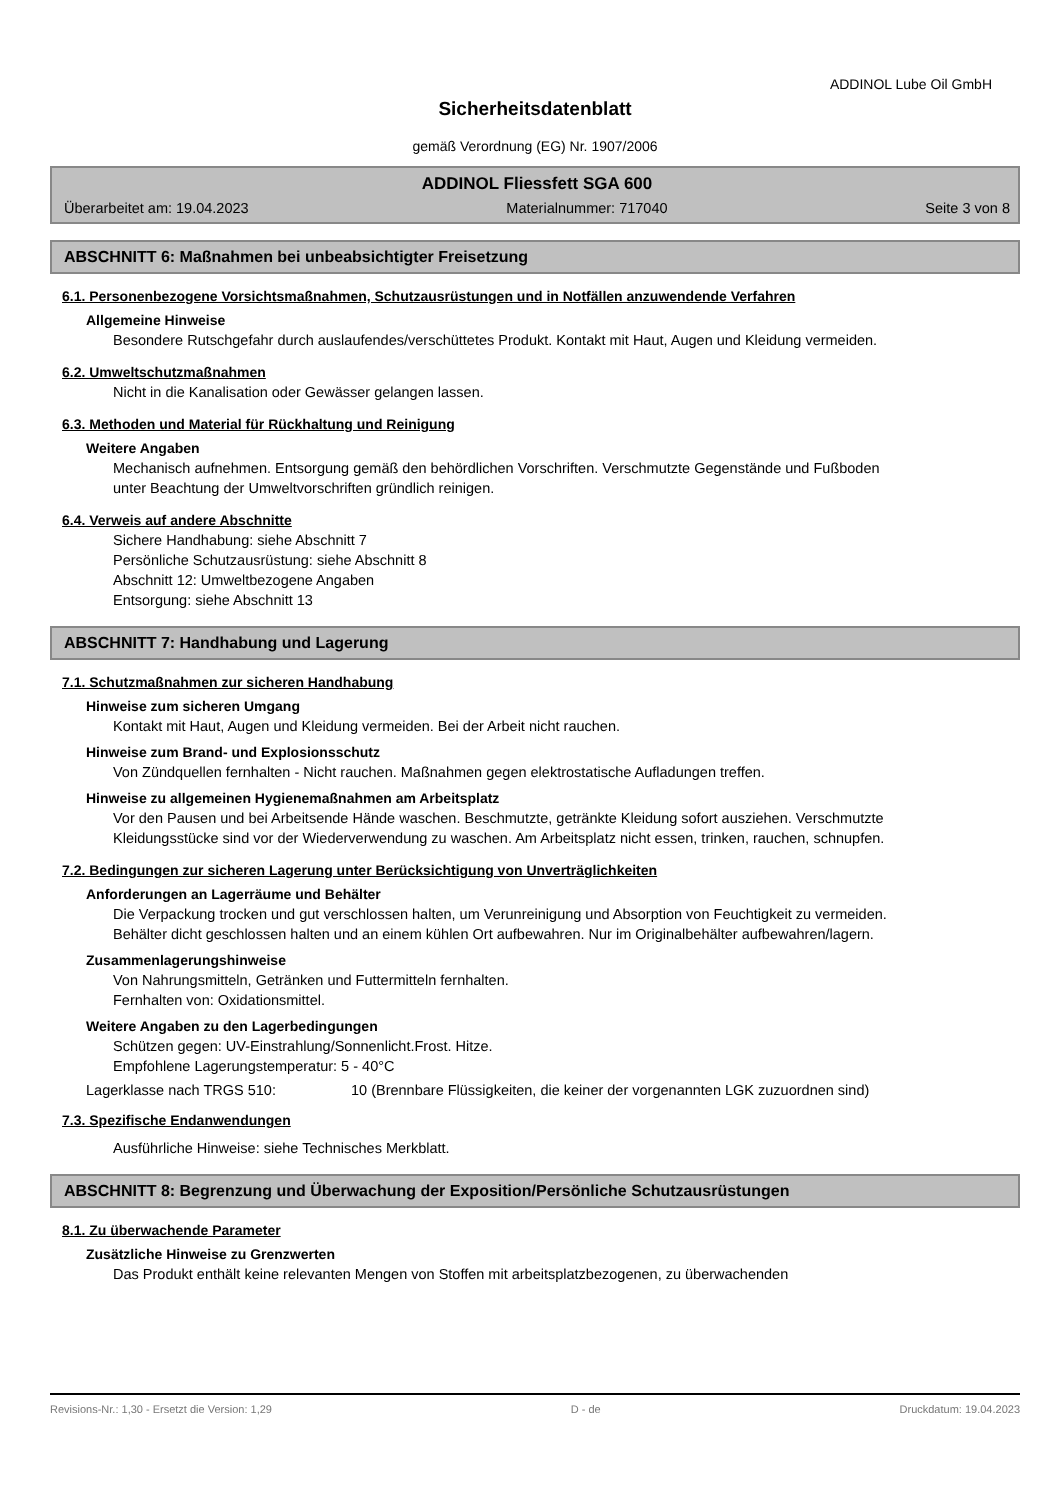ADDINOL Lube Oil GmbH
Sicherheitsdatenblatt
gemäß Verordnung (EG) Nr. 1907/2006
ADDINOL Fliessfett SGA 600
Überarbeitet am: 19.04.2023 Materialnummer: 717040 Seite 3 von 8
ABSCHNITT 6: Maßnahmen bei unbeabsichtigter Freisetzung
6.1. Personenbezogene Vorsichtsmaßnahmen, Schutzausrüstungen und in Notfällen anzuwendende Verfahren
Allgemeine Hinweise
Besondere Rutschgefahr durch auslaufendes/verschüttetes Produkt. Kontakt mit Haut, Augen und Kleidung vermeiden.
6.2. Umweltschutzmaßnahmen
Nicht in die Kanalisation oder Gewässer gelangen lassen.
6.3. Methoden und Material für Rückhaltung und Reinigung
Weitere Angaben
Mechanisch aufnehmen. Entsorgung gemäß den behördlichen Vorschriften. Verschmutzte Gegenstände und Fußboden unter Beachtung der Umweltvorschriften gründlich reinigen.
6.4. Verweis auf andere Abschnitte
Sichere Handhabung: siehe Abschnitt 7
Persönliche Schutzausrüstung: siehe Abschnitt 8
Abschnitt 12: Umweltbezogene Angaben
Entsorgung: siehe Abschnitt 13
ABSCHNITT 7: Handhabung und Lagerung
7.1. Schutzmaßnahmen zur sicheren Handhabung
Hinweise zum sicheren Umgang
Kontakt mit Haut, Augen und Kleidung vermeiden. Bei der Arbeit nicht rauchen.
Hinweise zum Brand- und Explosionsschutz
Von Zündquellen fernhalten - Nicht rauchen. Maßnahmen gegen elektrostatische Aufladungen treffen.
Hinweise zu allgemeinen Hygienemaßnahmen am Arbeitsplatz
Vor den Pausen und bei Arbeitsende Hände waschen. Beschmutzte, getränkte Kleidung sofort ausziehen. Verschmutzte Kleidungsstücke sind vor der Wiederverwendung zu waschen. Am Arbeitsplatz nicht essen, trinken, rauchen, schnupfen.
7.2. Bedingungen zur sicheren Lagerung unter Berücksichtigung von Unverträglichkeiten
Anforderungen an Lagerräume und Behälter
Die Verpackung trocken und gut verschlossen halten, um Verunreinigung und Absorption von Feuchtigkeit zu vermeiden. Behälter dicht geschlossen halten und an einem kühlen Ort aufbewahren. Nur im Originalbehälter aufbewahren/lagern.
Zusammenlagerungshinweise
Von Nahrungsmitteln, Getränken und Futtermitteln fernhalten.
Fernhalten von: Oxidationsmittel.
Weitere Angaben zu den Lagerbedingungen
Schützen gegen: UV-Einstrahlung/Sonnenlicht.Frost. Hitze.
Empfohlene Lagerungstemperatur: 5 - 40°C
Lagerklasse nach TRGS 510: 10 (Brennbare Flüssigkeiten, die keiner der vorgenannten LGK zuzuordnen sind)
7.3. Spezifische Endanwendungen
Ausführliche Hinweise: siehe Technisches Merkblatt.
ABSCHNITT 8: Begrenzung und Überwachung der Exposition/Persönliche Schutzausrüstungen
8.1. Zu überwachende Parameter
Zusätzliche Hinweise zu Grenzwerten
Das Produkt enthält keine relevanten Mengen von Stoffen mit arbeitsplatzbezogenen, zu überwachenden
Revisions-Nr.: 1,30 - Ersetzt die Version: 1,29 D - de Druckdatum: 19.04.2023